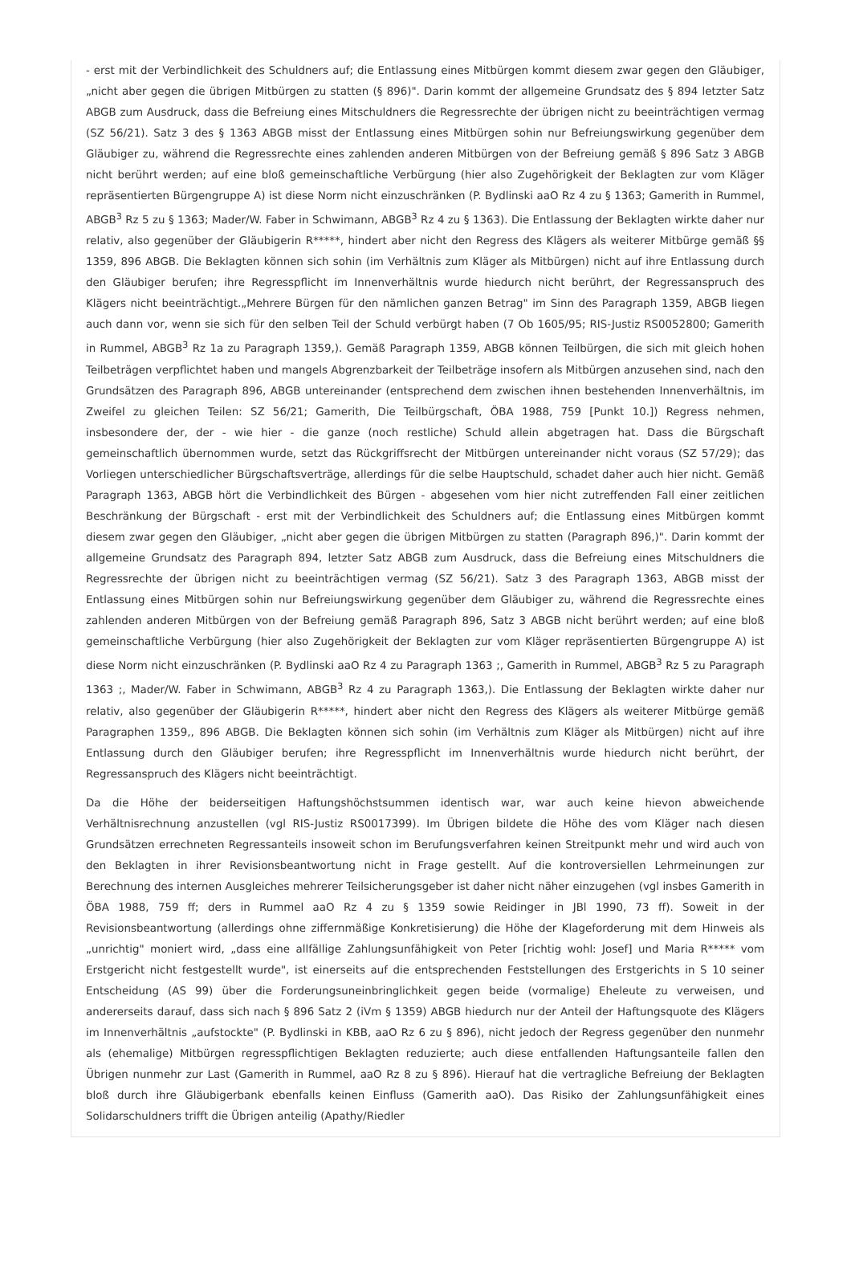- erst mit der Verbindlichkeit des Schuldners auf; die Entlassung eines Mitbürgen kommt diesem zwar gegen den Gläubiger, „nicht aber gegen die übrigen Mitbürgen zu statten (§ 896)". Darin kommt der allgemeine Grundsatz des § 894 letzter Satz ABGB zum Ausdruck, dass die Befreiung eines Mitschuldners die Regressrechte der übrigen nicht zu beeinträchtigen vermag (SZ 56/21). Satz 3 des § 1363 ABGB misst der Entlassung eines Mitbürgen sohin nur Befreiungswirkung gegenüber dem Gläubiger zu, während die Regressrechte eines zahlenden anderen Mitbürgen von der Befreiung gemäß § 896 Satz 3 ABGB nicht berührt werden; auf eine bloß gemeinschaftliche Verbürgung (hier also Zugehörigkeit der Beklagten zur vom Kläger repräsentierten Bürgengruppe A) ist diese Norm nicht einzuschränken (P. Bydlinski aaO Rz 4 zu § 1363; Gamerith in Rummel, ABGB<sup>3</sup> Rz 5 zu § 1363; Mader/W. Faber in Schwimann, ABGB<sup>3</sup> Rz 4 zu § 1363). Die Entlassung der Beklagten wirkte daher nur relativ, also gegenüber der Gläubigerin R*****, hindert aber nicht den Regress des Klägers als weiterer Mitbürge gemäß §§ 1359, 896 ABGB. Die Beklagten können sich sohin (im Verhältnis zum Kläger als Mitbürgen) nicht auf ihre Entlassung durch den Gläubiger berufen; ihre Regresspflicht im Innenverhältnis wurde hiedurch nicht berührt, der Regressanspruch des Klägers nicht beeinträchtigt.„Mehrere Bürgen für den nämlichen ganzen Betrag" im Sinn des Paragraph 1359, ABGB liegen auch dann vor, wenn sie sich für den selben Teil der Schuld verbürgt haben (7 Ob 1605/95; RIS-Justiz RS0052800; Gamerith in Rummel, ABGB<sup>3</sup> Rz 1a zu Paragraph 1359,). Gemäß Paragraph 1359, ABGB können Teilbürgen, die sich mit gleich hohen Teilbeträgen verpflichtet haben und mangels Abgrenzbarkeit der Teilbeträge insofern als Mitbürgen anzusehen sind, nach den Grundsätzen des Paragraph 896, ABGB untereinander (entsprechend dem zwischen ihnen bestehenden Innenverhältnis, im Zweifel zu gleichen Teilen: SZ 56/21; Gamerith, Die Teilbürgschaft, ÖBA 1988, 759 [Punkt 10.]) Regress nehmen, insbesondere der, der - wie hier - die ganze (noch restliche) Schuld allein abgetragen hat. Dass die Bürgschaft gemeinschaftlich übernommen wurde, setzt das Rückgriffsrecht der Mitbürgen untereinander nicht voraus (SZ 57/29); das Vorliegen unterschiedlicher Bürgschaftsverträge, allerdings für die selbe Hauptschuld, schadet daher auch hier nicht. Gemäß Paragraph 1363, ABGB hört die Verbindlichkeit des Bürgen - abgesehen vom hier nicht zutreffenden Fall einer zeitlichen Beschränkung der Bürgschaft - erst mit der Verbindlichkeit des Schuldners auf; die Entlassung eines Mitbürgen kommt diesem zwar gegen den Gläubiger, „nicht aber gegen die übrigen Mitbürgen zu statten (Paragraph 896,)". Darin kommt der allgemeine Grundsatz des Paragraph 894, letzter Satz ABGB zum Ausdruck, dass die Befreiung eines Mitschuldners die Regressrechte der übrigen nicht zu beeinträchtigen vermag (SZ 56/21). Satz 3 des Paragraph 1363, ABGB misst der Entlassung eines Mitbürgen sohin nur Befreiungswirkung gegenüber dem Gläubiger zu, während die Regressrechte eines zahlenden anderen Mitbürgen von der Befreiung gemäß Paragraph 896, Satz 3 ABGB nicht berührt werden; auf eine bloß gemeinschaftliche Verbürgung (hier also Zugehörigkeit der Beklagten zur vom Kläger repräsentierten Bürgengruppe A) ist diese Norm nicht einzuschränken (P. Bydlinski aaO Rz 4 zu Paragraph 1363 ;, Gamerith in Rummel, ABGB<sup>3</sup> Rz 5 zu Paragraph 1363 ;, Mader/W. Faber in Schwimann, ABGB<sup>3</sup> Rz 4 zu Paragraph 1363,). Die Entlassung der Beklagten wirkte daher nur relativ, also gegenüber der Gläubigerin R*****, hindert aber nicht den Regress des Klägers als weiterer Mitbürge gemäß Paragraphen 1359,, 896 ABGB. Die Beklagten können sich sohin (im Verhältnis zum Kläger als Mitbürgen) nicht auf ihre Entlassung durch den Gläubiger berufen; ihre Regresspflicht im Innenverhältnis wurde hiedurch nicht berührt, der Regressanspruch des Klägers nicht beeinträchtigt.
Da die Höhe der beiderseitigen Haftungshöchstsummen identisch war, war auch keine hievon abweichende Verhältnisrechnung anzustellen (vgl RIS-Justiz RS0017399). Im Übrigen bildete die Höhe des vom Kläger nach diesen Grundsätzen errechneten Regressanteils insoweit schon im Berufungsverfahren keinen Streitpunkt mehr und wird auch von den Beklagten in ihrer Revisionsbeantwortung nicht in Frage gestellt. Auf die kontroversiellen Lehrmeinungen zur Berechnung des internen Ausgleiches mehrerer Teilsicherungsgeber ist daher nicht näher einzugehen (vgl insbes Gamerith in ÖBA 1988, 759 ff; ders in Rummel aaO Rz 4 zu § 1359 sowie Reidinger in JBl 1990, 73 ff). Soweit in der Revisionsbeantwortung (allerdings ohne ziffernmäßige Konkretisierung) die Höhe der Klageforderung mit dem Hinweis als „unrichtig" moniert wird, „dass eine allfällige Zahlungsunfähigkeit von Peter [richtig wohl: Josef] und Maria R***** vom Erstgericht nicht festgestellt wurde", ist einerseits auf die entsprechenden Feststellungen des Erstgerichts in S 10 seiner Entscheidung (AS 99) über die Forderungsuneinbringlichkeit gegen beide (vormalige) Eheleute zu verweisen, und andererseits darauf, dass sich nach § 896 Satz 2 (iVm § 1359) ABGB hiedurch nur der Anteil der Haftungsquote des Klägers im Innenverhältnis „aufstockte" (P. Bydlinski in KBB, aaO Rz 6 zu § 896), nicht jedoch der Regress gegenüber den nunmehr als (ehemalige) Mitbürgen regresspflichtigen Beklagten reduzierte; auch diese entfallenden Haftungsanteile fallen den Übrigen nunmehr zur Last (Gamerith in Rummel, aaO Rz 8 zu § 896). Hierauf hat die vertragliche Befreiung der Beklagten bloß durch ihre Gläubigerbank ebenfalls keinen Einfluss (Gamerith aaO). Das Risiko der Zahlungsunfähigkeit eines Solidarschuldners trifft die Übrigen anteilig (Apathy/Riedler